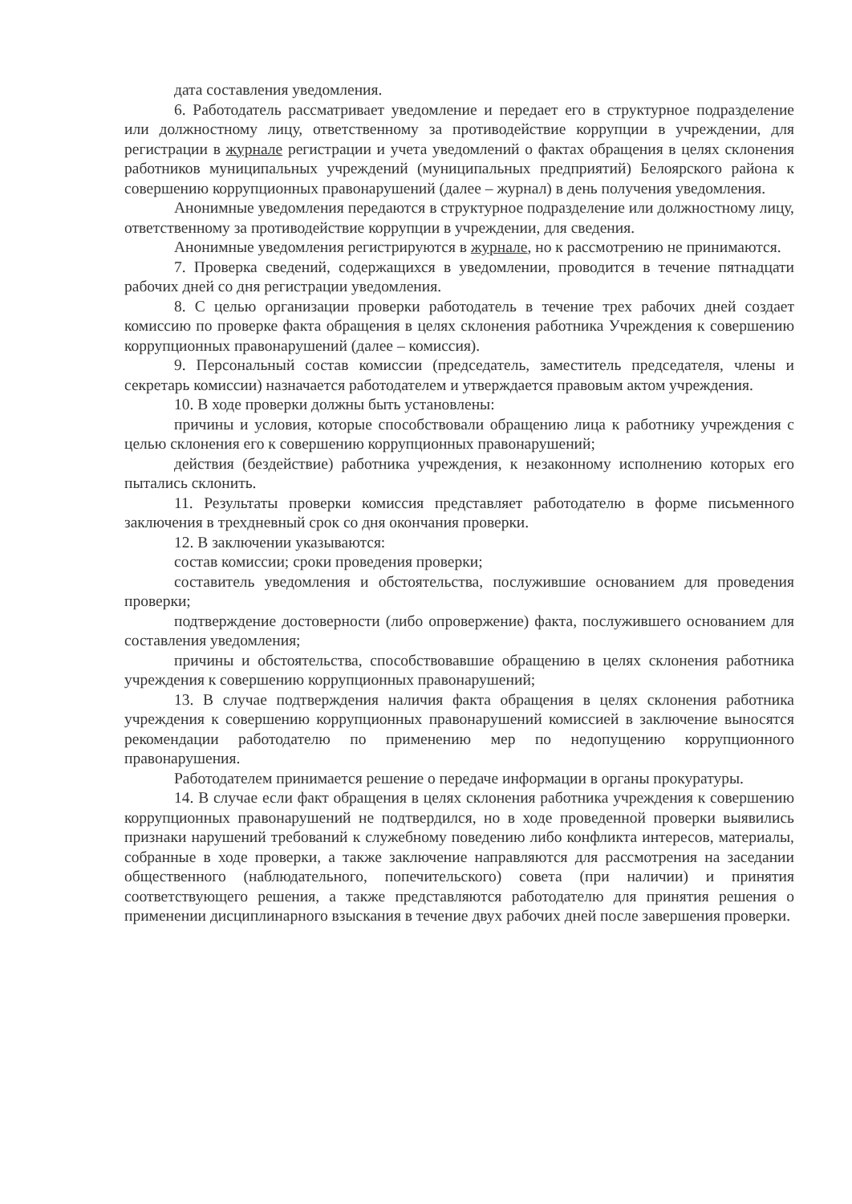дата составления уведомления.
6. Работодатель рассматривает уведомление и передает его в структурное подразделение или должностному лицу, ответственному за противодействие коррупции в учреждении, для регистрации в журнале регистрации и учета уведомлений о фактах обращения в целях склонения работников муниципальных учреждений (муниципальных предприятий) Белоярского района к совершению коррупционных правонарушений (далее – журнал) в день получения уведомления.
Анонимные уведомления передаются в структурное подразделение или должностному лицу, ответственному за противодействие коррупции в учреждении, для сведения.
Анонимные уведомления регистрируются в журнале, но к рассмотрению не принимаются.
7. Проверка сведений, содержащихся в уведомлении, проводится в течение пятнадцати рабочих дней со дня регистрации уведомления.
8. С целью организации проверки работодатель в течение трех рабочих дней создает комиссию по проверке факта обращения в целях склонения работника Учреждения к совершению коррупционных правонарушений (далее – комиссия).
9. Персональный состав комиссии (председатель, заместитель председателя, члены и секретарь комиссии) назначается работодателем и утверждается правовым актом учреждения.
10. В ходе проверки должны быть установлены:
причины и условия, которые способствовали обращению лица к работнику учреждения с целью склонения его к совершению коррупционных правонарушений;
действия (бездействие) работника учреждения, к незаконному исполнению которых его пытались склонить.
11. Результаты проверки комиссия представляет работодателю в форме письменного заключения в трехдневный срок со дня окончания проверки.
12. В заключении указываются:
состав комиссии; сроки проведения проверки;
составитель уведомления и обстоятельства, послужившие основанием для проведения проверки;
подтверждение достоверности (либо опровержение) факта, послужившего основанием для составления уведомления;
причины и обстоятельства, способствовавшие обращению в целях склонения работника учреждения к совершению коррупционных правонарушений;
13. В случае подтверждения наличия факта обращения в целях склонения работника учреждения к совершению коррупционных правонарушений комиссией в заключение выносятся рекомендации работодателю по применению мер по недопущению коррупционного правонарушения.
Работодателем принимается решение о передаче информации в органы прокуратуры.
14. В случае если факт обращения в целях склонения работника учреждения к совершению коррупционных правонарушений не подтвердился, но в ходе проведенной проверки выявились признаки нарушений требований к служебному поведению либо конфликта интересов, материалы, собранные в ходе проверки, а также заключение направляются для рассмотрения на заседании общественного (наблюдательного, попечительского) совета (при наличии) и принятия соответствующего решения, а также представляются работодателю для принятия решения о применении дисциплинарного взыскания в течение двух рабочих дней после завершения проверки.